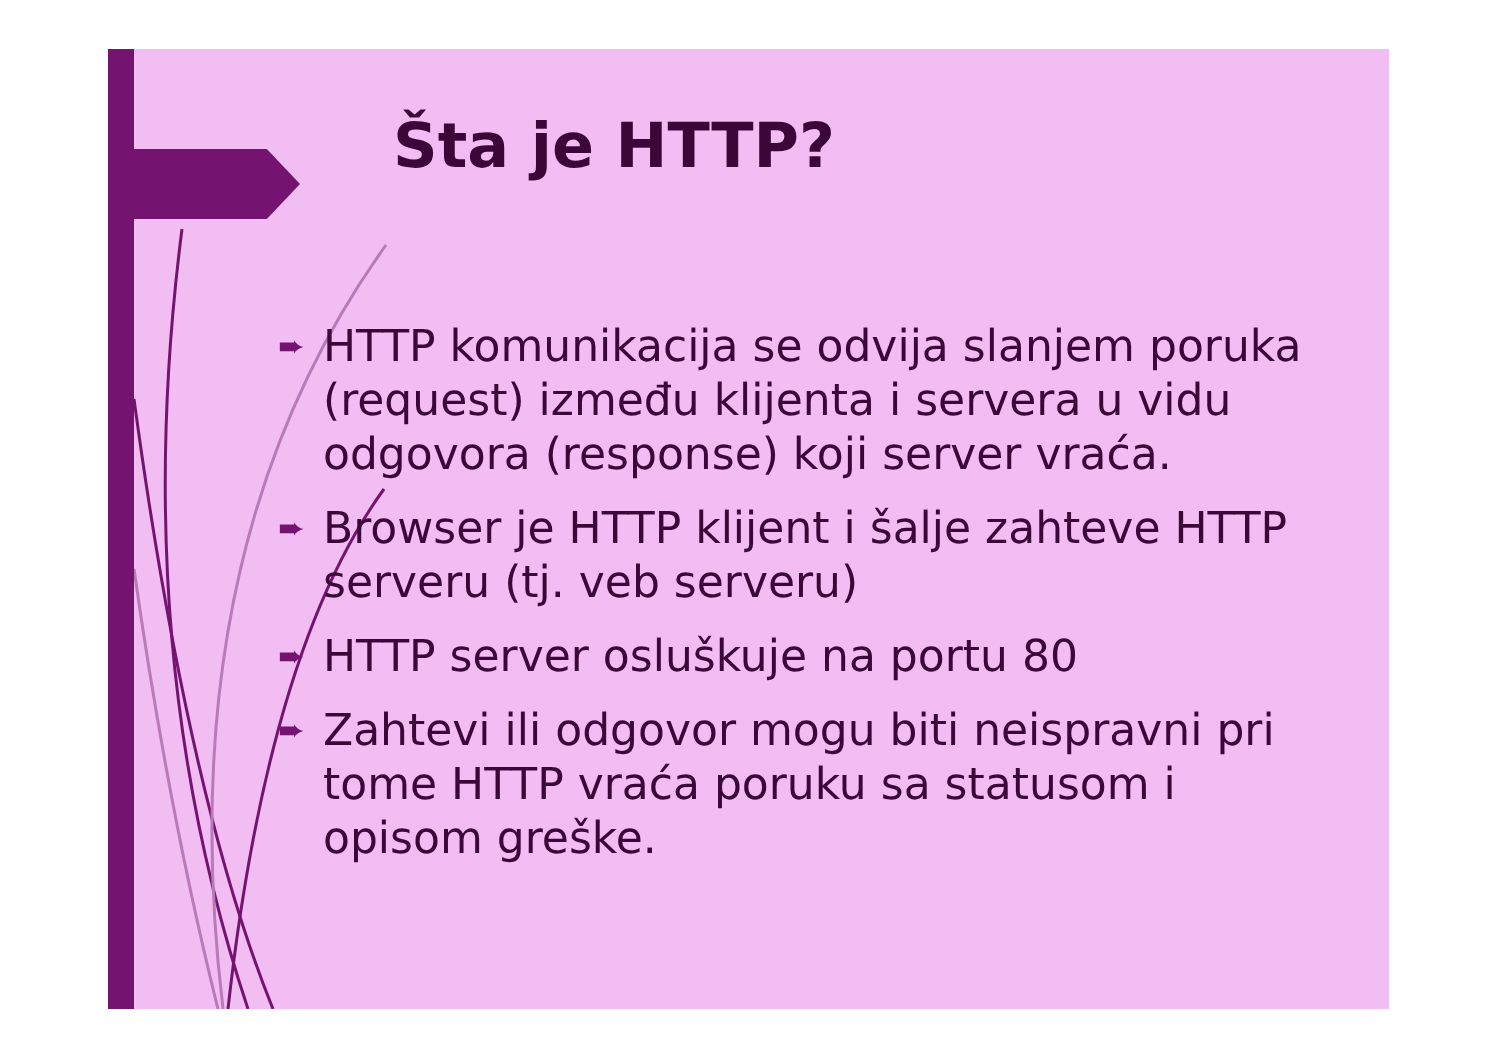Šta je HTTP?
➨ HTTP komunikacija se odvija slanjem poruka (request) između klijenta i servera u vidu odgovora (response) koji server vraća.
➨ Browser je HTTP klijent i šalje zahteve HTTP serveru (tj. veb serveru)
➨ HTTP server osluškuje na portu 80
➨ Zahtevi ili odgovor mogu biti neispravni pri tome HTTP vraća poruku sa statusom i opisom greške.